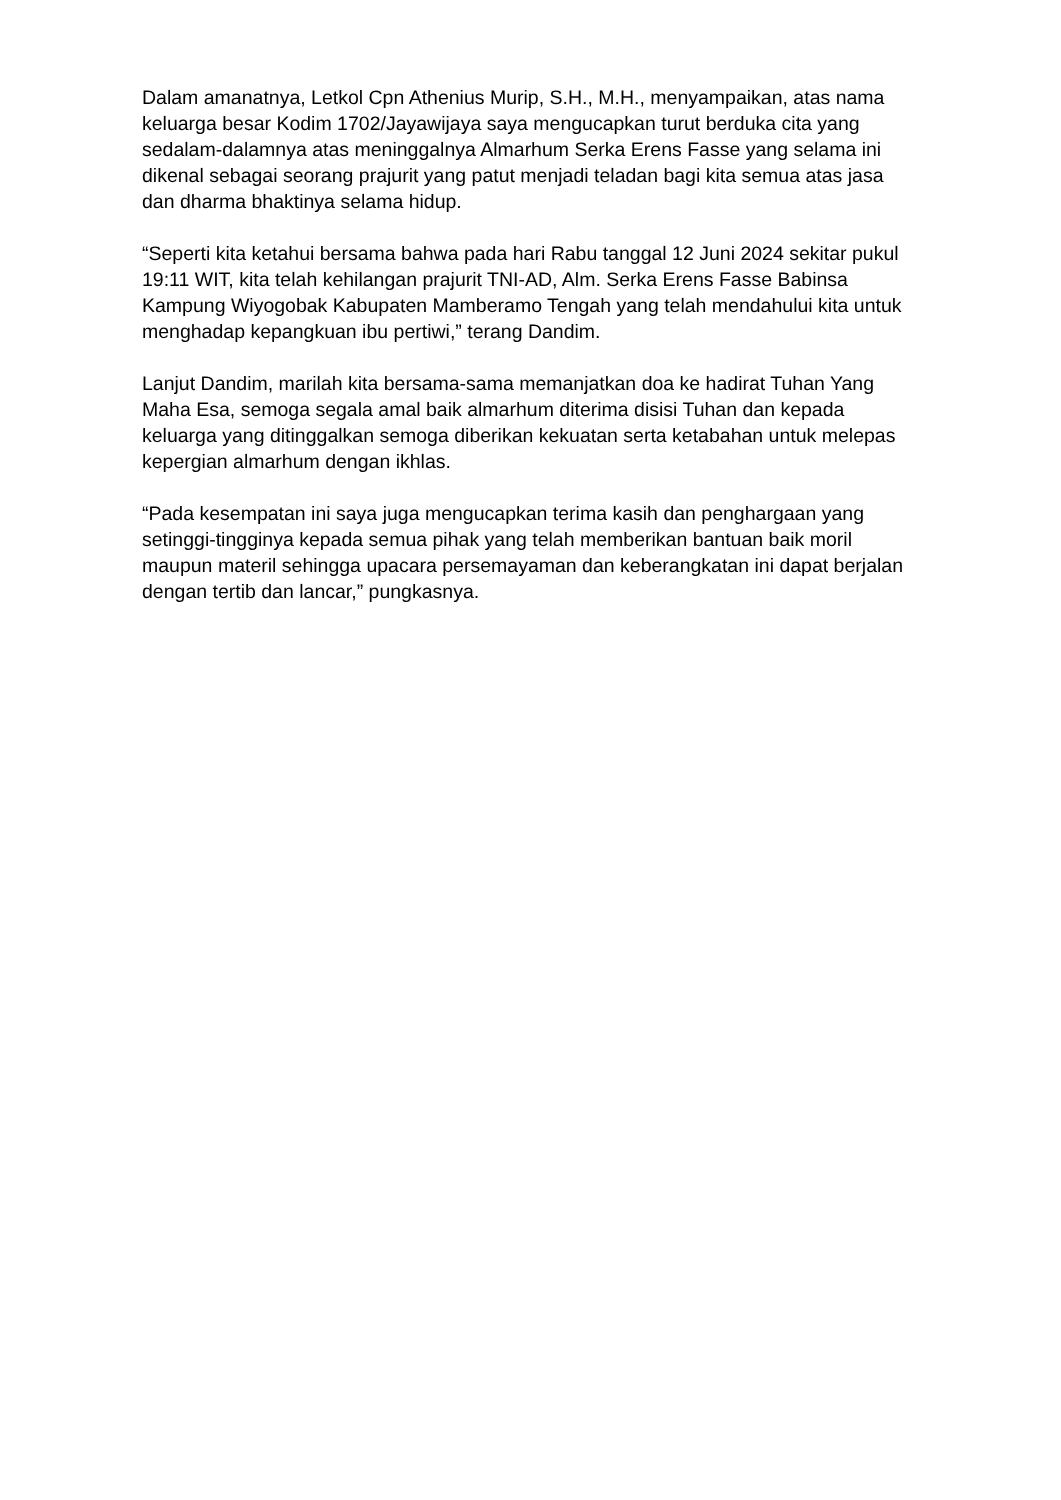Dalam amanatnya, Letkol Cpn Athenius Murip, S.H., M.H., menyampaikan, atas nama keluarga besar Kodim 1702/Jayawijaya saya mengucapkan turut berduka cita yang sedalam-dalamnya atas meninggalnya Almarhum Serka Erens Fasse yang selama ini dikenal sebagai seorang prajurit yang patut menjadi teladan bagi kita semua atas jasa dan dharma bhaktinya selama hidup.
“Seperti kita ketahui bersama bahwa pada hari Rabu tanggal 12 Juni 2024 sekitar pukul 19:11 WIT, kita telah kehilangan prajurit TNI-AD, Alm. Serka Erens Fasse Babinsa Kampung Wiyogobak Kabupaten Mamberamo Tengah yang telah mendahului kita untuk menghadap kepangkuan ibu pertiwi,” terang Dandim.
Lanjut Dandim, marilah kita bersama-sama memanjatkan doa ke hadirat Tuhan Yang Maha Esa, semoga segala amal baik almarhum diterima disisi Tuhan dan kepada keluarga yang ditinggalkan semoga diberikan kekuatan serta ketabahan untuk melepas kepergian almarhum dengan ikhlas.
“Pada kesempatan ini saya juga mengucapkan terima kasih dan penghargaan yang setinggi-tingginya kepada semua pihak yang telah memberikan bantuan baik moril maupun materil sehingga upacara persemayaman dan keberangkatan ini dapat berjalan dengan tertib dan lancar,” pungkasnya.